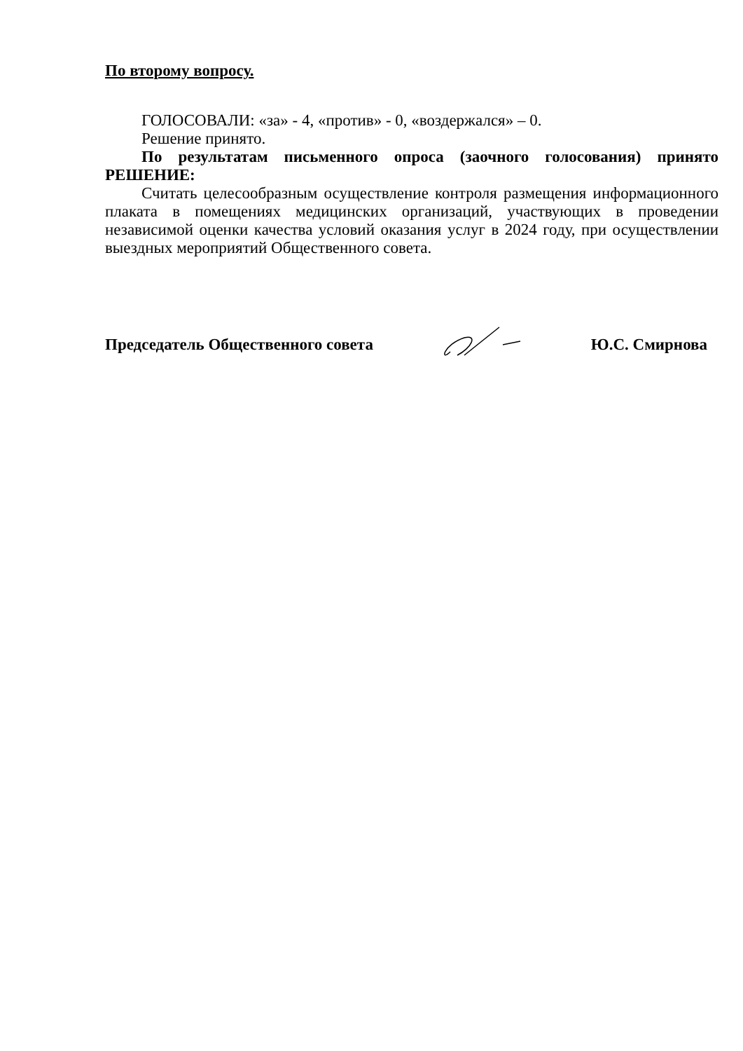По второму вопросу.
ГОЛОСОВАЛИ: «за» - 4, «против» - 0, «воздержался» – 0.
Решение принято.
По результатам письменного опроса (заочного голосования) принято РЕШЕНИЕ:
Считать целесообразным осуществление контроля размещения информационного плаката в помещениях медицинских организаций, участвующих в проведении независимой оценки качества условий оказания услуг в 2024 году, при осуществлении выездных мероприятий Общественного совета.
Председатель Общественного совета Ю.С. Смирнова